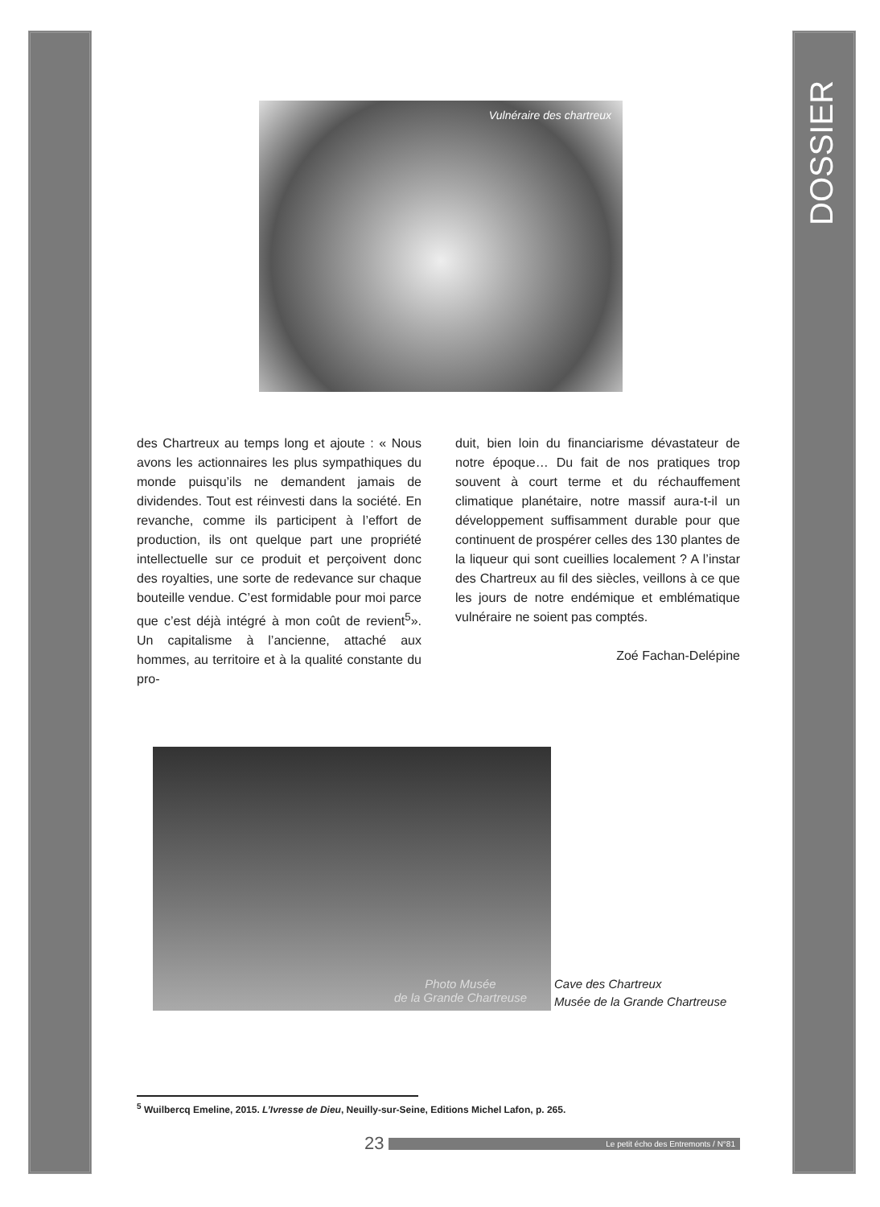DOSSIER
Vulnéraire des chartreux
des Chartreux au temps long et ajoute : « Nous avons les actionnaires les plus sympathiques du monde puisqu’ils ne demandent jamais de dividendes. Tout est réinvesti dans la société. En revanche, comme ils participent à l’effort de production, ils ont quelque part une propriété intellectuelle sur ce produit et perçoivent donc des royalties, une sorte de redevance sur chaque bouteille vendue. C’est formidable pour moi parce que c’est déjà intégré à mon coût de revient<sup>5</sup>». Un capitalisme à l’ancienne, attaché aux hommes, au territoire et à la qualité constante du pro-
duit, bien loin du financiarisme dévastateur de notre époque… Du fait de nos pratiques trop souvent à court terme et du réchauffement climatique planétaire, notre massif aura-t-il un développement suffisamment durable pour que continuent de prospérer celles des 130 plantes de la liqueur qui sont cueillies localement ? A l’instar des Chartreux au fil des siècles, veillons à ce que les jours de notre endémique et emblématique vulnéraire ne soient pas comptés.
Zoé Fachan-Delépine
Photo Musée
de la Grande Chartreuse
Cave des Chartreux
Musée de la Grande Chartreuse
<sup>5</sup> Wuilbercq Emeline, 2015. L’Ivresse de Dieu, Neuilly-sur-Seine, Editions Michel Lafon, p. 265.
23 Le petit écho des Entremonts / N°81